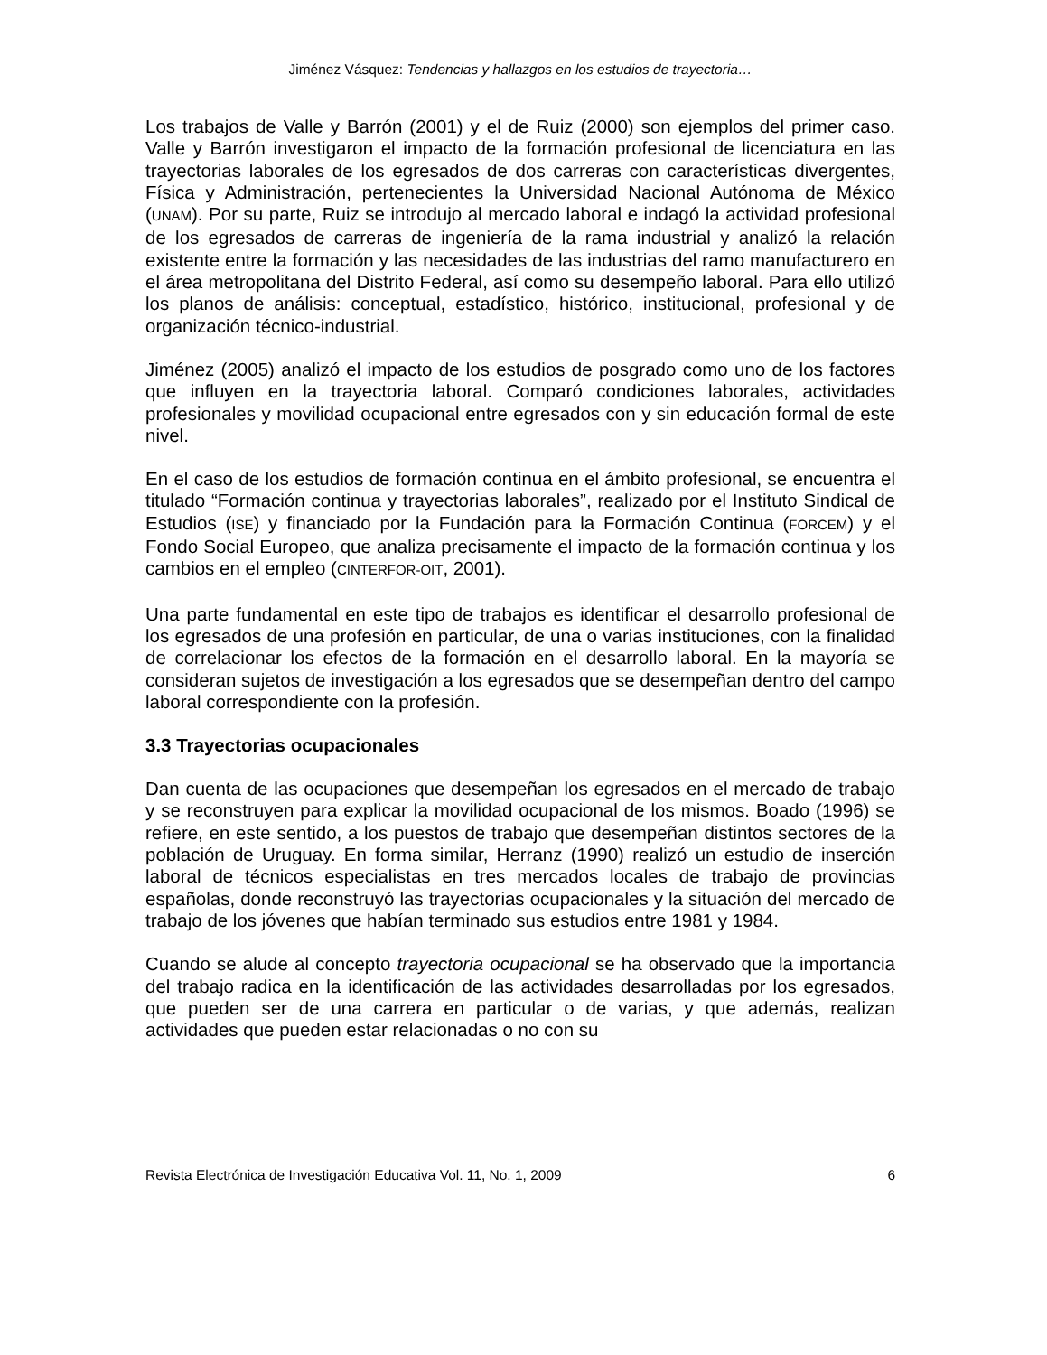Jiménez Vásquez: Tendencias y hallazgos en los estudios de trayectoria…
Los trabajos de Valle y Barrón (2001) y el de Ruiz (2000) son ejemplos del primer caso. Valle y Barrón investigaron el impacto de la formación profesional de licenciatura en las trayectorias laborales de los egresados de dos carreras con características divergentes, Física y Administración, pertenecientes la Universidad Nacional Autónoma de México (UNAM). Por su parte, Ruiz se introdujo al mercado laboral e indagó la actividad profesional de los egresados de carreras de ingeniería de la rama industrial y analizó la relación existente entre la formación y las necesidades de las industrias del ramo manufacturero en el área metropolitana del Distrito Federal, así como su desempeño laboral. Para ello utilizó los planos de análisis: conceptual, estadístico, histórico, institucional, profesional y de organización técnico-industrial.
Jiménez (2005) analizó el impacto de los estudios de posgrado como uno de los factores que influyen en la trayectoria laboral. Comparó condiciones laborales, actividades profesionales y movilidad ocupacional entre egresados con y sin educación formal de este nivel.
En el caso de los estudios de formación continua en el ámbito profesional, se encuentra el titulado “Formación continua y trayectorias laborales”, realizado por el Instituto Sindical de Estudios (ISE) y financiado por la Fundación para la Formación Continua (FORCEM) y el Fondo Social Europeo, que analiza precisamente el impacto de la formación continua y los cambios en el empleo (CINTERFOR-OIT, 2001).
Una parte fundamental en este tipo de trabajos es identificar el desarrollo profesional de los egresados de una profesión en particular, de una o varias instituciones, con la finalidad de correlacionar los efectos de la formación en el desarrollo laboral. En la mayoría se consideran sujetos de investigación a los egresados que se desempeñan dentro del campo laboral correspondiente con la profesión.
3.3 Trayectorias ocupacionales
Dan cuenta de las ocupaciones que desempeñan los egresados en el mercado de trabajo y se reconstruyen para explicar la movilidad ocupacional de los mismos. Boado (1996) se refiere, en este sentido, a los puestos de trabajo que desempeñan distintos sectores de la población de Uruguay. En forma similar, Herranz (1990) realizó un estudio de inserción laboral de técnicos especialistas en tres mercados locales de trabajo de provincias españolas, donde reconstruyó las trayectorias ocupacionales y la situación del mercado de trabajo de los jóvenes que habían terminado sus estudios entre 1981 y 1984.
Cuando se alude al concepto trayectoria ocupacional se ha observado que la importancia del trabajo radica en la identificación de las actividades desarrolladas por los egresados, que pueden ser de una carrera en particular o de varias, y que además, realizan actividades que pueden estar relacionadas o no con su
Revista Electrónica de Investigación Educativa Vol. 11, No. 1, 2009 6